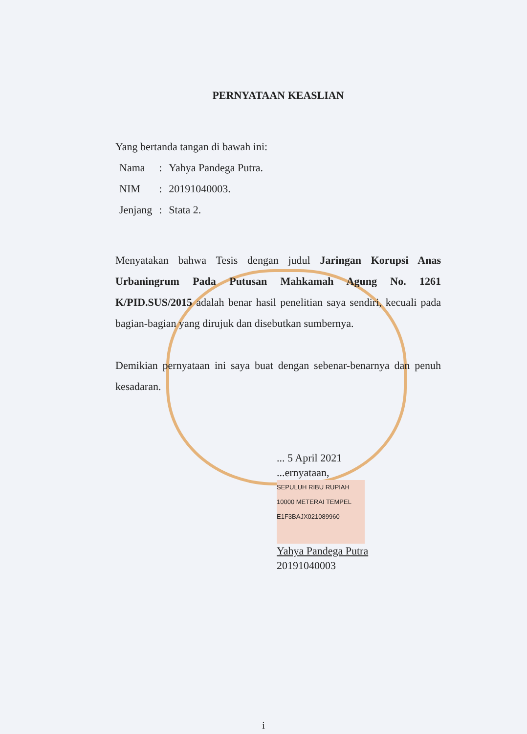PERNYATAAN KEASLIAN
Yang bertanda tangan di bawah ini:
| Nama | : | Yahya Pandega Putra. |
| NIM | : | 20191040003. |
| Jenjang | : | Stata 2. |
Menyatakan bahwa Tesis dengan judul Jaringan Korupsi Anas Urbaningrum Pada Putusan Mahkamah Agung No. 1261 K/PID.SUS/2015 adalah benar hasil penelitian saya sendiri, kecuali pada bagian-bagian yang dirujuk dan disebutkan sumbernya.
Demikian pernyataan ini saya buat dengan sebenar-benarnya dan penuh kesadaran.
... 5 April 2021
...ernyataan,
SEPULUH RIBU RUPIAH 10000 METERAI TEMPEL E1F3BAJX021089960
Yahya Pandega Putra
20191040003
i